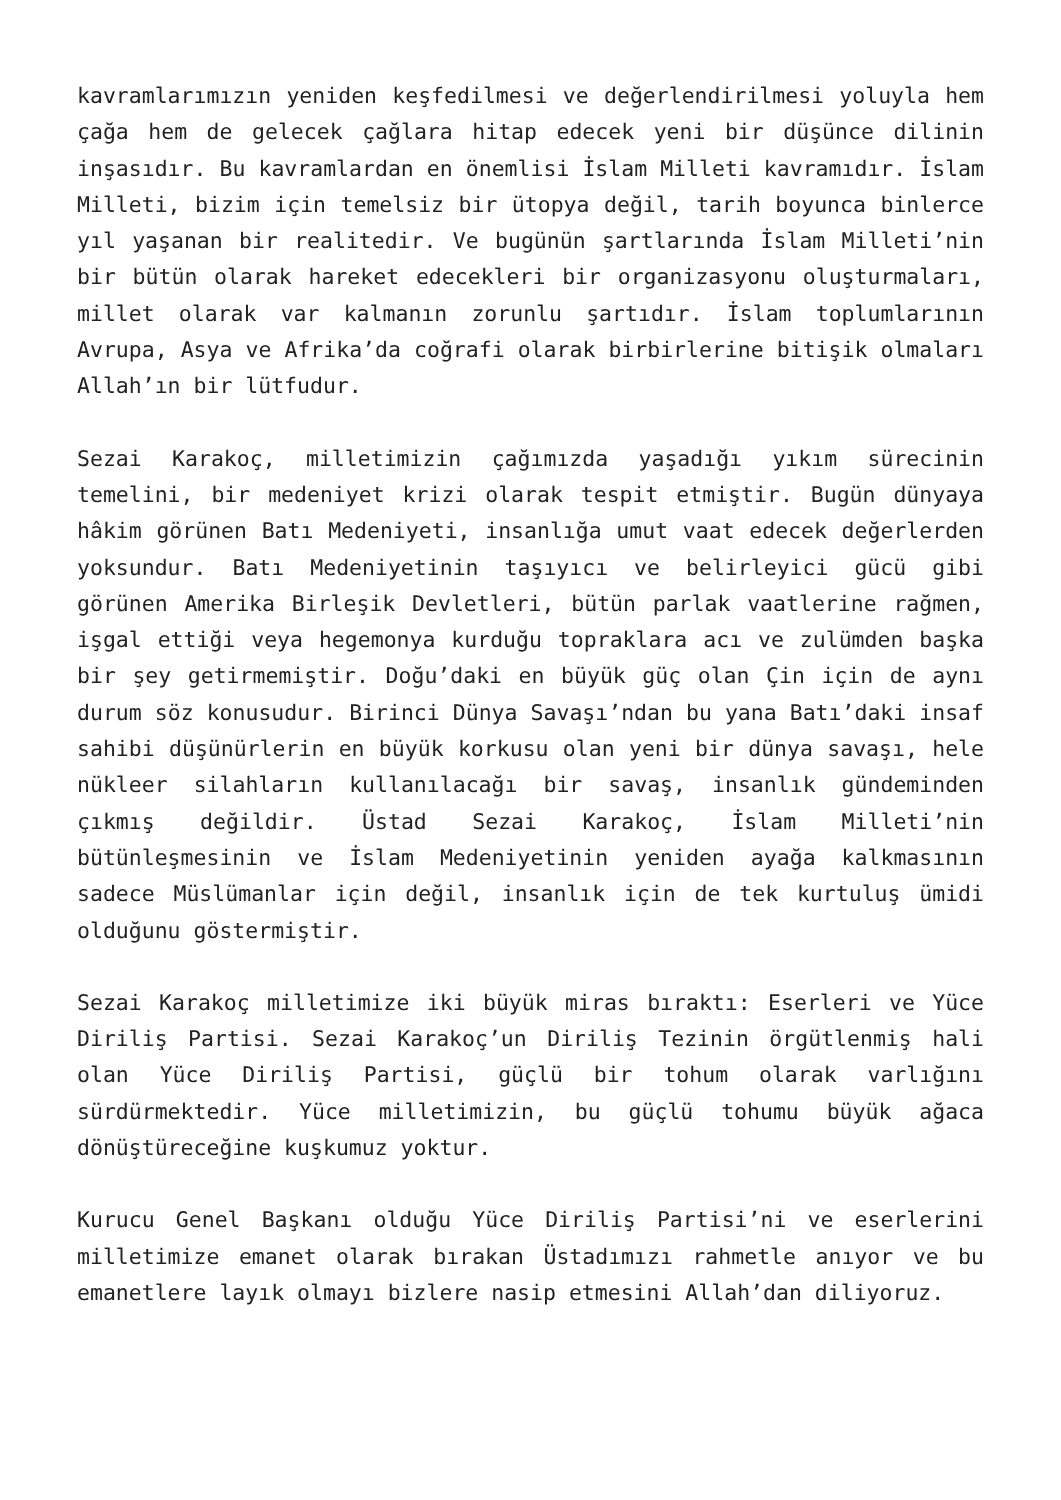kavramlarımızın yeniden keşfedilmesi ve değerlendirilmesi yoluyla hem çağa hem de gelecek çağlara hitap edecek yeni bir düşünce dilinin inşasıdır. Bu kavramlardan en önemlisi İslam Milleti kavramıdır. İslam Milleti, bizim için temelsiz bir ütopya değil, tarih boyunca binlerce yıl yaşanan bir realitedir. Ve bugünün şartlarında İslam Milleti’nin bir bütün olarak hareket edecekleri bir organizasyonu oluşturmaları, millet olarak var kalmanın zorunlu şartıdır. İslam toplumlarının Avrupa, Asya ve Afrika’da coğrafi olarak birbirlerine bitişik olmaları Allah’ın bir lütfudur.
Sezai Karakoç, milletimizin çağımızda yaşadığı yıkım sürecinin temelini, bir medeniyet krizi olarak tespit etmiştir. Bugün dünyaya hâkim görünen Batı Medeniyeti, insanlığa umut vaat edecek değerlerden yoksundur. Batı Medeniyetinin taşıyıcı ve belirleyici gücü gibi görünen Amerika Birleşik Devletleri, bütün parlak vaatlerine rağmen, işgal ettiği veya hegemonya kurduğu topraklara acı ve zulümden başka bir şey getirmemiştir. Doğu’daki en büyük güç olan Çin için de aynı durum söz konusudur. Birinci Dünya Savaşı’ndan bu yana Batı’daki insaf sahibi düşünürlerin en büyük korkusu olan yeni bir dünya savaşı, hele nükleer silahların kullanılacağı bir savaş, insanlık gündeminden çıkmış değildir. Üstad Sezai Karakoç, İslam Milleti’nin bütünleşmesinin ve İslam Medeniyetinin yeniden ayağa kalkmasının sadece Müslümanlar için değil, insanlık için de tek kurtuluş ümidi olduğunu göstermiştir.
Sezai Karakoç milletimize iki büyük miras bıraktı: Eserleri ve Yüce Diriliş Partisi. Sezai Karakoç’un Diriliş Tezinin örgütlenmiş hali olan Yüce Diriliş Partisi, güçlü bir tohum olarak varlığını sürdürmektedir. Yüce milletimizin, bu güçlü tohumu büyük ağaca dönüştüreceğine kuşkumuz yoktur.
Kurucu Genel Başkanı olduğu Yüce Diriliş Partisi’ni ve eserlerini milletimize emanet olarak bırakan Üstadımızı rahmetle anıyor ve bu emanetlere layık olmayı bizlere nasip etmesini Allah’dan diliyoruz.